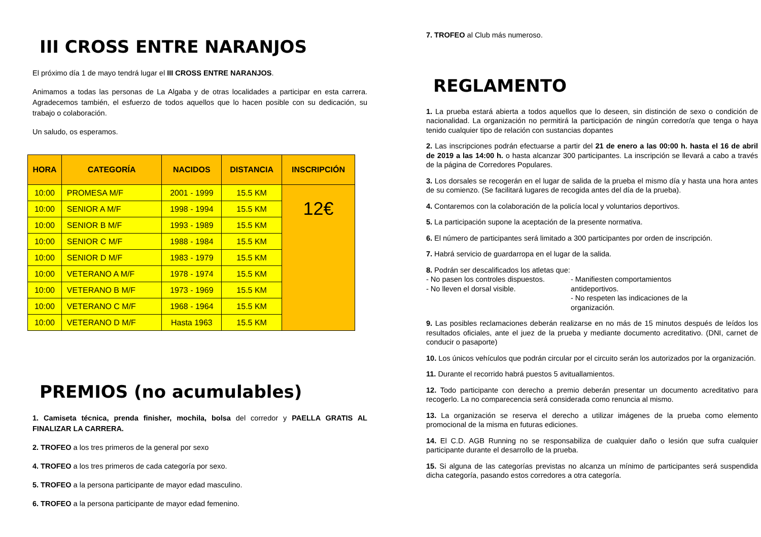III CROSS ENTRE NARANJOS
El próximo día 1 de mayo tendrá lugar el III CROSS ENTRE NARANJOS.
Animamos a todas las personas de La Algaba y de otras localidades a participar en esta carrera. Agradecemos también, el esfuerzo de todos aquellos que lo hacen posible con su dedicación, su trabajo o colaboración.
Un saludo, os esperamos.
| HORA | CATEGORÍA | NACIDOS | DISTANCIA | INSCRIPCIÓN |
| --- | --- | --- | --- | --- |
| 10:00 | PROMESA M/F | 2001 - 1999 | 15.5 KM | 12€ |
| 10:00 | SENIOR A M/F | 1998 - 1994 | 15.5 KM | |
| 10:00 | SENIOR B M/F | 1993 - 1989 | 15.5 KM | |
| 10:00 | SENIOR C M/F | 1988 - 1984 | 15.5 KM | |
| 10:00 | SENIOR D M/F | 1983 - 1979 | 15.5 KM | |
| 10:00 | VETERANO A M/F | 1978 - 1974 | 15.5 KM | |
| 10:00 | VETERANO B M/F | 1973 - 1969 | 15.5 KM | |
| 10:00 | VETERANO C M/F | 1968 - 1964 | 15.5 KM | |
| 10:00 | VETERANO D M/F | Hasta 1963 | 15.5 KM | |
PREMIOS (no acumulables)
1. Camiseta técnica, prenda finisher, mochila, bolsa del corredor y PAELLA GRATIS AL FINALIZAR LA CARRERA.
2. TROFEO a los tres primeros de la general por sexo
4. TROFEO a los tres primeros de cada categoría por sexo.
5. TROFEO a la persona participante de mayor edad masculino.
6. TROFEO a la persona participante de mayor edad femenino.
7. TROFEO al Club más numeroso.
REGLAMENTO
1. La prueba estará abierta a todos aquellos que lo deseen, sin distinción de sexo o condición de nacionalidad. La organización no permitirá la participación de ningún corredor/a que tenga o haya tenido cualquier tipo de relación con sustancias dopantes
2. Las inscripciones podrán efectuarse a partir del 21 de enero a las 00:00 h. hasta el 16 de abril de 2019 a las 14:00 h. o hasta alcanzar 300 participantes. La inscripción se llevará a cabo a través de la página de Corredores Populares.
3. Los dorsales se recogerán en el lugar de salida de la prueba el mismo día y hasta una hora antes de su comienzo. (Se facilitará lugares de recogida antes del día de la prueba).
4. Contaremos con la colaboración de la policía local y voluntarios deportivos.
5. La participación supone la aceptación de la presente normativa.
6. El número de participantes será limitado a 300 participantes por orden de inscripción.
7. Habrá servicio de guardarropa en el lugar de la salida.
8. Podrán ser descalificados los atletas que:
- No pasen los controles dispuestos.
- No lleven el dorsal visible.
- Manifiesten comportamientos antideportivos.
- No respeten las indicaciones de la organización.
9. Las posibles reclamaciones deberán realizarse en no más de 15 minutos después de leídos los resultados oficiales, ante el juez de la prueba y mediante documento acreditativo. (DNI, carnet de conducir o pasaporte)
10. Los únicos vehículos que podrán circular por el circuito serán los autorizados por la organización.
11. Durante el recorrido habrá puestos 5 avituallamientos.
12. Todo participante con derecho a premio deberán presentar un documento acreditativo para recogerlo. La no comparecencia será considerada como renuncia al mismo.
13. La organización se reserva el derecho a utilizar imágenes de la prueba como elemento promocional de la misma en futuras ediciones.
14. El C.D. AGB Running no se responsabiliza de cualquier daño o lesión que sufra cualquier participante durante el desarrollo de la prueba.
15. Si alguna de las categorías previstas no alcanza un mínimo de participantes será suspendida dicha categoría, pasando estos corredores a otra categoría.